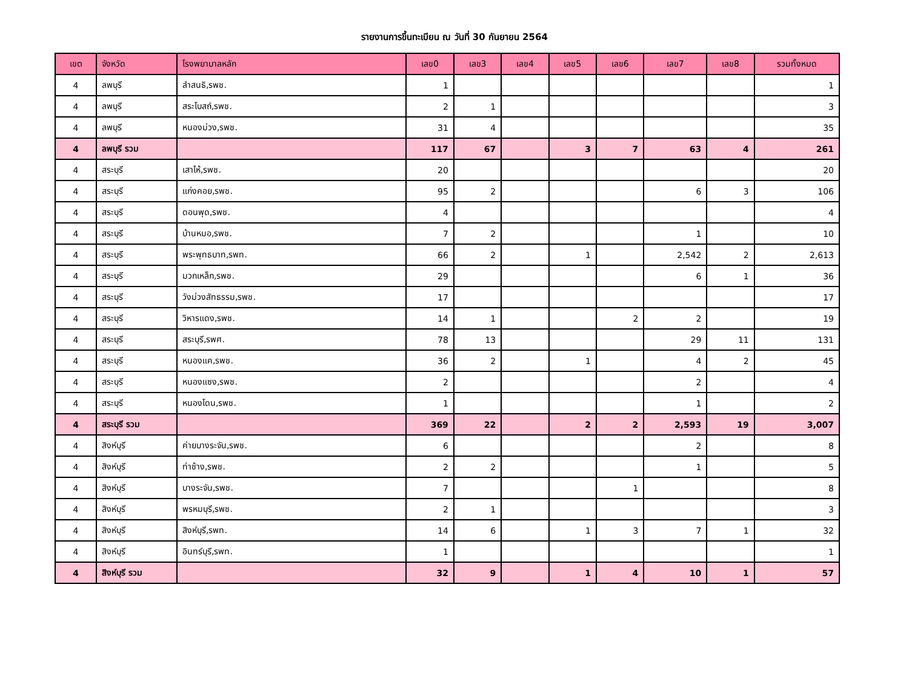รายงานการขึ้นทะเบียน ณ วันที่ 30 กันยายน 2564
| เขต | จังหวัด | โรงพยาบาลหลัก | เลข0 | เลข3 | เลข4 | เลข5 | เลข6 | เลข7 | เลข8 | รวมทั้งหมด |
| --- | --- | --- | --- | --- | --- | --- | --- | --- | --- | --- |
| 4 | ลพบุรี | ลำสนธิ,รพช. | 1 | | | | | | | 1 |
| 4 | ลพบุรี | สระโบสถ์,รพช. | 2 | 1 | | | | | | 3 |
| 4 | ลพบุรี | หนองม่วง,รพช. | 31 | 4 | | | | | | 35 |
| 4 | ลพบุรี รวม | | 117 | 67 | | 3 | 7 | 63 | 4 | 261 |
| 4 | สระบุรี | เสาไห้,รพช. | 20 | | | | | | | 20 |
| 4 | สระบุรี | แก่งคอย,รพช. | 95 | 2 | | | | 6 | 3 | 106 |
| 4 | สระบุรี | ดอนพุด,รพช. | 4 | | | | | | | 4 |
| 4 | สระบุรี | บ้านหมอ,รพช. | 7 | 2 | | | | 1 | | 10 |
| 4 | สระบุรี | พระพุทธบาท,รพท. | 66 | 2 | | 1 | | 2,542 | 2 | 2,613 |
| 4 | สระบุรี | มวกเหล็ก,รพช. | 29 | | | | | 6 | 1 | 36 |
| 4 | สระบุรี | วังม่วงสัทธรรม,รพช. | 17 | | | | | | | 17 |
| 4 | สระบุรี | วิหารแดง,รพช. | 14 | 1 | | | 2 | 2 | | 19 |
| 4 | สระบุรี | สระบุรี,รพศ. | 78 | 13 | | | | 29 | 11 | 131 |
| 4 | สระบุรี | หนองแค,รพช. | 36 | 2 | | 1 | | 4 | 2 | 45 |
| 4 | สระบุรี | หนองแซง,รพช. | 2 | | | | | 2 | | 4 |
| 4 | สระบุรี | หนองโดน,รพช. | 1 | | | | | 1 | | 2 |
| 4 | สระบุรี รวม | | 369 | 22 | | 2 | 2 | 2,593 | 19 | 3,007 |
| 4 | สิงห์บุรี | ค่ายบางระจัน,รพช. | 6 | | | | | 2 | | 8 |
| 4 | สิงห์บุรี | ท่าช้าง,รพช. | 2 | 2 | | | | 1 | | 5 |
| 4 | สิงห์บุรี | บางระจัน,รพช. | 7 | | | | 1 | | | 8 |
| 4 | สิงห์บุรี | พรหมบุรี,รพช. | 2 | 1 | | | | | | 3 |
| 4 | สิงห์บุรี | สิงห์บุรี,รพท. | 14 | 6 | | 1 | 3 | 7 | 1 | 32 |
| 4 | สิงห์บุรี | อินทร์บุรี,รพท. | 1 | | | | | | | 1 |
| 4 | สิงห์บุรี รวม | | 32 | 9 | | 1 | 4 | 10 | 1 | 57 |